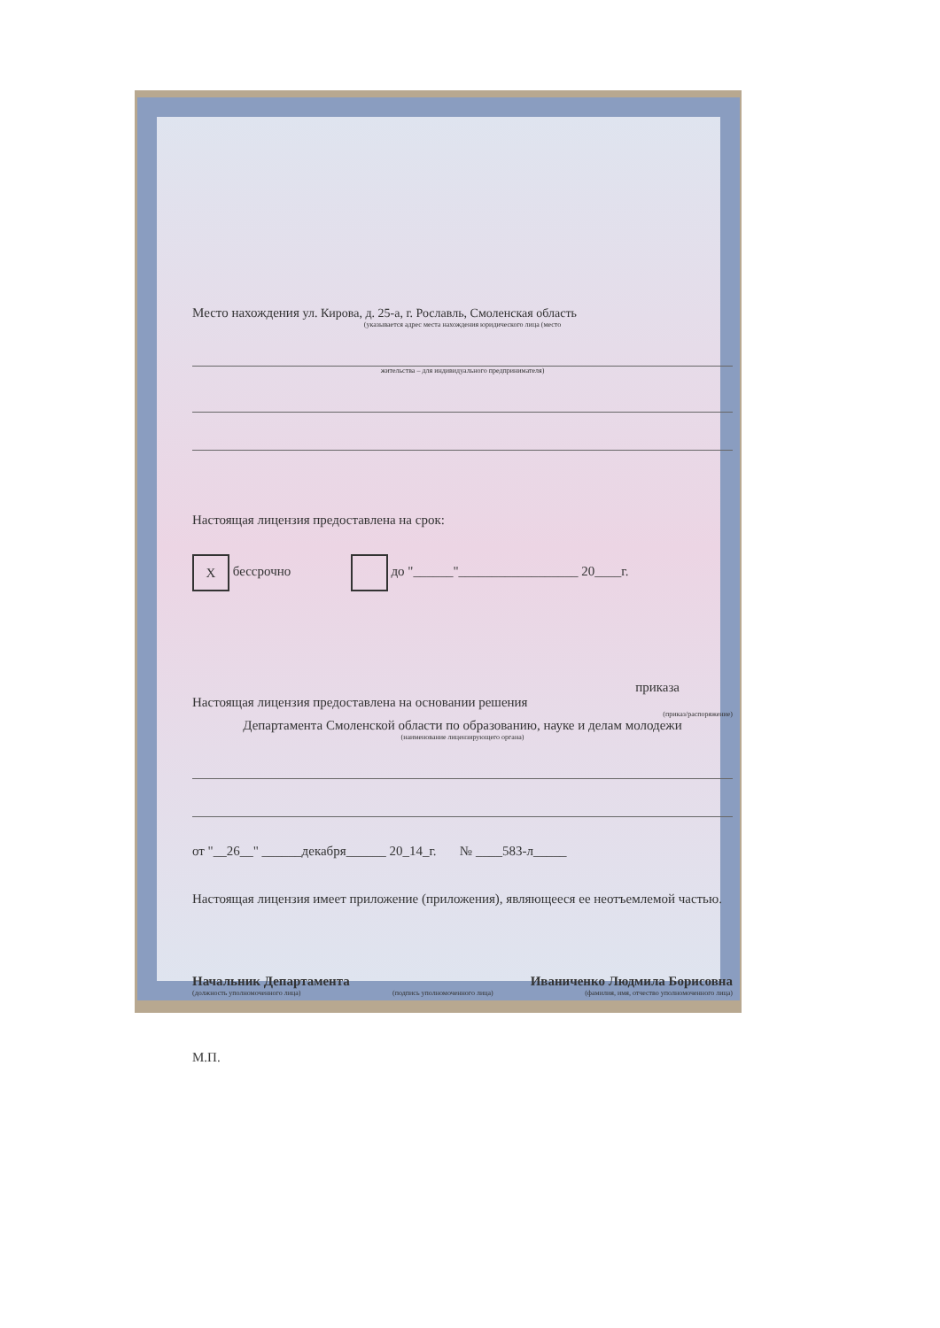Место нахождения ул. Кирова, д. 25-а, г. Рославль, Смоленская область
(указывается адрес места нахождения юридического лица (место
жительства – для индивидуального предпринимателя)
Настоящая лицензия предоставлена на срок:
X бессрочно до "______"__________________ 20____г.
приказа
Настоящая лицензия предоставлена на основании решения
(приказ/распоряжение)
Департамента Смоленской области по образованию, науке и делам молодежи
(наименование лицензирующего органа)
от "__26__" ______декабря______ 20_14_г. № ____583-л_____
Настоящая лицензия имеет приложение (приложения), являющееся ее неотъемлемой частью.
Начальник Департамента Иваниченко Людмила Борисовна
(должность уполномоченного лица) (подпись уполномоченного лица) (фамилия, имя, отчество уполномоченного лица)
М.П.